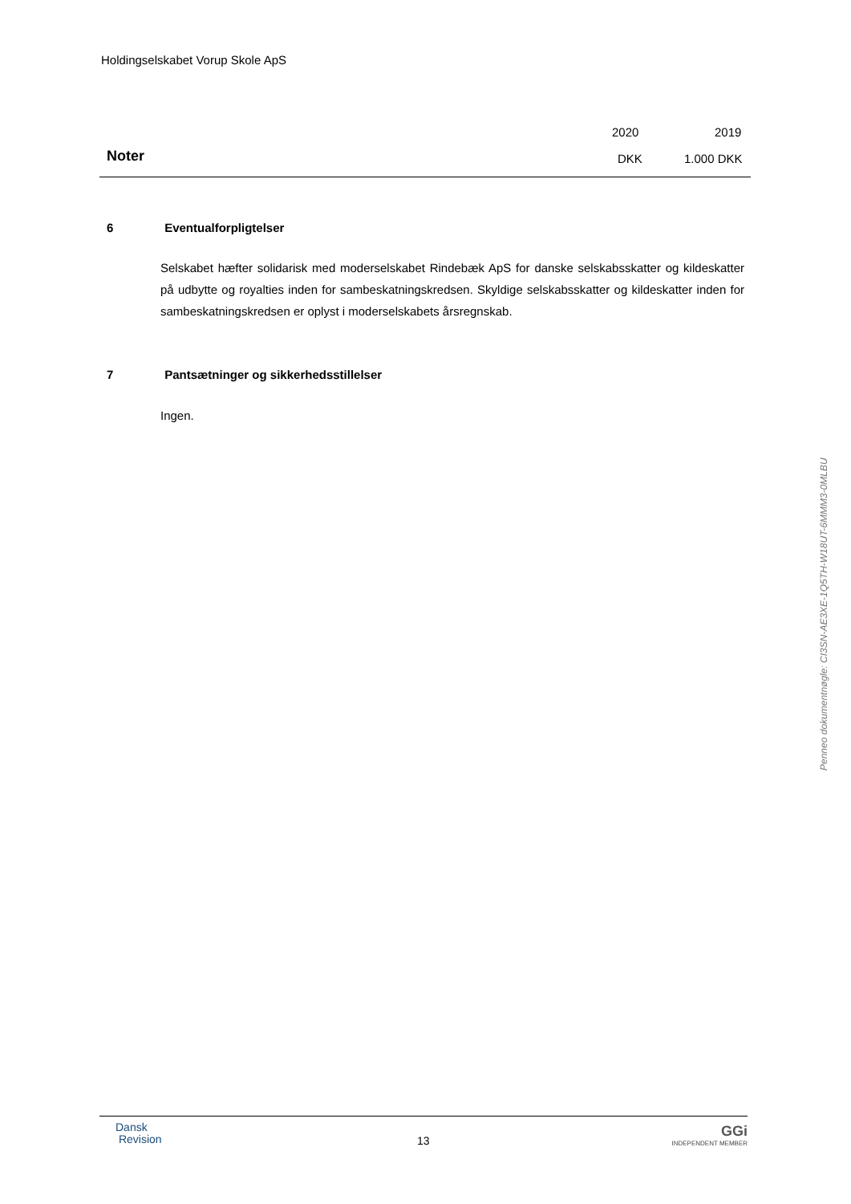Holdingselskabet Vorup Skole ApS
2020 2019
Noter DKK 1.000 DKK
6 Eventualforpligtelser
Selskabet hæfter solidarisk med moderselskabet Rindebæk ApS for danske selskabsskatter og kildeskatter på udbytte og royalties inden for sambeskatningskredsen. Skyldige selskabsskatter og kildeskatter inden for sambeskatningskredsen er oplyst i moderselskabets årsregnskab.
7 Pantsætninger og sikkerhedsstillelser
Ingen.
Penneo dokumentnøgle: CI3SN-AE3XE-1Q5TH-W18UT-6MMM3-0MLBU
Dansk
Revision
13
GGi
INDEPENDENT MEMBER